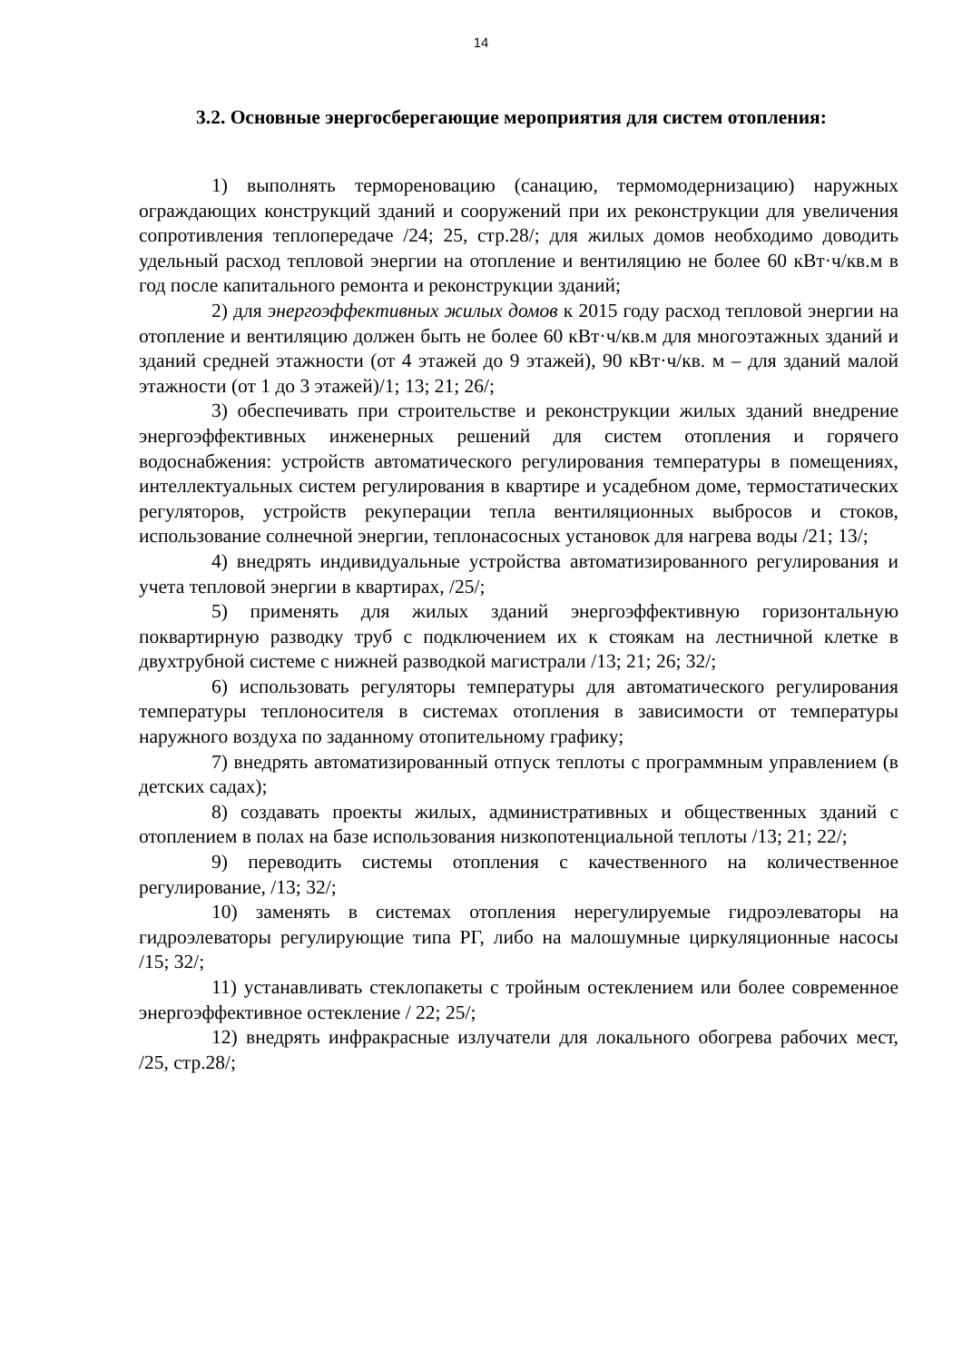14
3.2. Основные энергосберегающие мероприятия для систем отопления:
1) выполнять термореновацию (санацию, термомодернизацию) наружных ограждающих конструкций зданий и сооружений при их реконструкции для увеличения сопротивления теплопередаче /24; 25, стр.28/; для жилых домов необходимо доводить удельный расход тепловой энергии на отопление и вентиляцию не более 60 кВт·ч/кв.м в год после капитального ремонта и реконструкции зданий;
2) для энергоэффективных жилых домов к 2015 году расход тепловой энергии на отопление и вентиляцию должен быть не более 60 кВт·ч/кв.м для многоэтажных зданий и зданий средней этажности (от 4 этажей до 9 этажей), 90 кВт·ч/кв. м – для зданий малой этажности (от 1 до 3 этажей)/1; 13; 21; 26/;
3) обеспечивать при строительстве и реконструкции жилых зданий внедрение энергоэффективных инженерных решений для систем отопления и горячего водоснабжения: устройств автоматического регулирования температуры в помещениях, интеллектуальных систем регулирования в квартире и усадебном доме, термостатических регуляторов, устройств рекуперации тепла вентиляционных выбросов и стоков, использование солнечной энергии, теплонасосных установок для нагрева воды /21; 13/;
4) внедрять индивидуальные устройства автоматизированного регулирования и учета тепловой энергии в квартирах, /25/;
5) применять для жилых зданий энергоэффективную горизонтальную поквартирную разводку труб с подключением их к стоякам на лестничной клетке в двухтрубной системе с нижней разводкой магистрали /13; 21; 26; 32/;
6) использовать регуляторы температуры для автоматического регулирования температуры теплоносителя в системах отопления в зависимости от температуры наружного воздуха по заданному отопительному графику;
7) внедрять автоматизированный отпуск теплоты с программным управлением (в детских садах);
8) создавать проекты жилых, административных и общественных зданий с отоплением в полах на базе использования низкопотенциальной теплоты /13; 21; 22/;
9) переводить системы отопления с качественного на количественное регулирование, /13; 32/;
10) заменять в системах отопления нерегулируемые гидроэлеваторы на гидроэлеваторы регулирующие типа РГ, либо на малошумные циркуляционные насосы /15; 32/;
11) устанавливать стеклопакеты с тройным остеклением или более современное энергоэффективное остекление / 22; 25/;
12) внедрять инфракрасные излучатели для локального обогрева рабочих мест, /25, стр.28/;